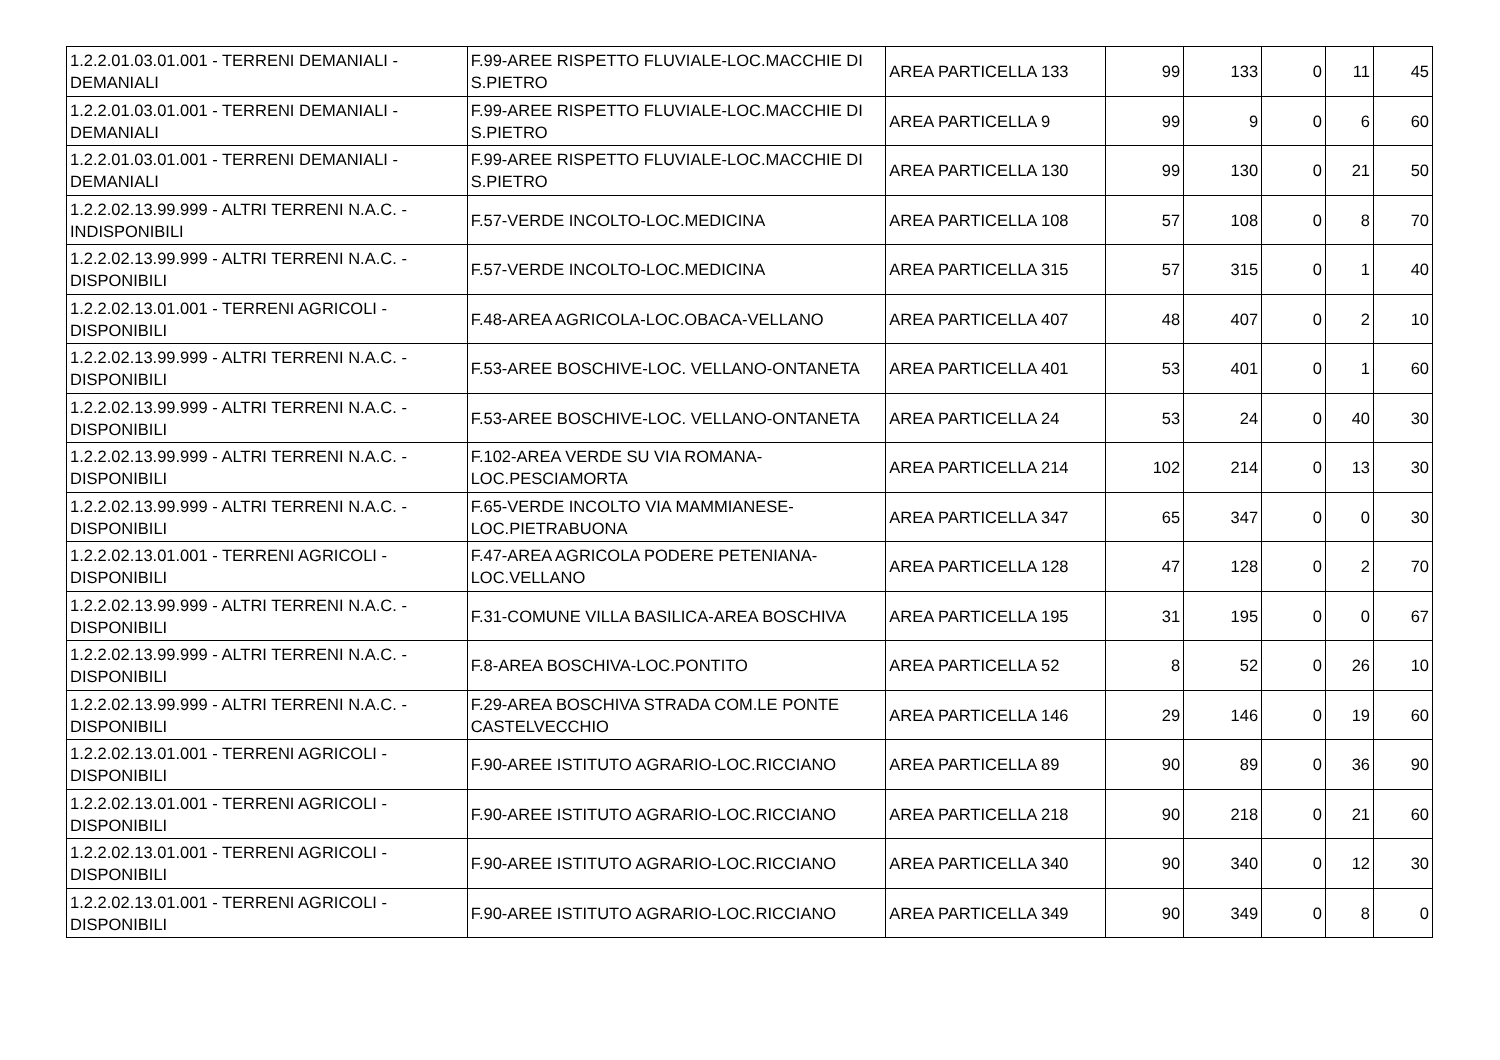| 1.2.2.01.03.01.001 - TERRENI DEMANIALI - DEMANIALI | F.99-AREE RISPETTO FLUVIALE-LOC.MACCHIE DI S.PIETRO | AREA PARTICELLA 133 | 99 | 133 | 0 | 11 | 45 |
| 1.2.2.01.03.01.001 - TERRENI DEMANIALI - DEMANIALI | F.99-AREE RISPETTO FLUVIALE-LOC.MACCHIE DI S.PIETRO | AREA PARTICELLA 9 | 99 | 9 | 0 | 6 | 60 |
| 1.2.2.01.03.01.001 - TERRENI DEMANIALI - DEMANIALI | F.99-AREE RISPETTO FLUVIALE-LOC.MACCHIE DI S.PIETRO | AREA PARTICELLA 130 | 99 | 130 | 0 | 21 | 50 |
| 1.2.2.02.13.99.999 - ALTRI TERRENI N.A.C. - INDISPONIBILI | F.57-VERDE INCOLTO-LOC.MEDICINA | AREA PARTICELLA 108 | 57 | 108 | 0 | 8 | 70 |
| 1.2.2.02.13.99.999 - ALTRI TERRENI N.A.C. - DISPONIBILI | F.57-VERDE INCOLTO-LOC.MEDICINA | AREA PARTICELLA 315 | 57 | 315 | 0 | 1 | 40 |
| 1.2.2.02.13.01.001 - TERRENI AGRICOLI - DISPONIBILI | F.48-AREA AGRICOLA-LOC.OBACA-VELLANO | AREA PARTICELLA 407 | 48 | 407 | 0 | 2 | 10 |
| 1.2.2.02.13.99.999 - ALTRI TERRENI N.A.C. - DISPONIBILI | F.53-AREE BOSCHIVE-LOC. VELLANO-ONTANETA | AREA PARTICELLA 401 | 53 | 401 | 0 | 1 | 60 |
| 1.2.2.02.13.99.999 - ALTRI TERRENI N.A.C. - DISPONIBILI | F.53-AREE BOSCHIVE-LOC. VELLANO-ONTANETA | AREA PARTICELLA 24 | 53 | 24 | 0 | 40 | 30 |
| 1.2.2.02.13.99.999 - ALTRI TERRENI N.A.C. - DISPONIBILI | F.102-AREA VERDE SU VIA ROMANA-LOC.PESCIAMORTA | AREA PARTICELLA 214 | 102 | 214 | 0 | 13 | 30 |
| 1.2.2.02.13.99.999 - ALTRI TERRENI N.A.C. - DISPONIBILI | F.65-VERDE INCOLTO VIA MAMMIANESE-LOC.PIETRABUONA | AREA PARTICELLA 347 | 65 | 347 | 0 | 0 | 30 |
| 1.2.2.02.13.01.001 - TERRENI AGRICOLI - DISPONIBILI | F.47-AREA AGRICOLA PODERE PETENIANA-LOC.VELLANO | AREA PARTICELLA 128 | 47 | 128 | 0 | 2 | 70 |
| 1.2.2.02.13.99.999 - ALTRI TERRENI N.A.C. - DISPONIBILI | F.31-COMUNE VILLA BASILICA-AREA BOSCHIVA | AREA PARTICELLA 195 | 31 | 195 | 0 | 0 | 67 |
| 1.2.2.02.13.99.999 - ALTRI TERRENI N.A.C. - DISPONIBILI | F.8-AREA BOSCHIVA-LOC.PONTITO | AREA PARTICELLA 52 | 8 | 52 | 0 | 26 | 10 |
| 1.2.2.02.13.99.999 - ALTRI TERRENI N.A.C. - DISPONIBILI | F.29-AREA BOSCHIVA STRADA COM.LE PONTE CASTELVECCHIO | AREA PARTICELLA 146 | 29 | 146 | 0 | 19 | 60 |
| 1.2.2.02.13.01.001 - TERRENI AGRICOLI - DISPONIBILI | F.90-AREE ISTITUTO AGRARIO-LOC.RICCIANO | AREA PARTICELLA 89 | 90 | 89 | 0 | 36 | 90 |
| 1.2.2.02.13.01.001 - TERRENI AGRICOLI - DISPONIBILI | F.90-AREE ISTITUTO AGRARIO-LOC.RICCIANO | AREA PARTICELLA 218 | 90 | 218 | 0 | 21 | 60 |
| 1.2.2.02.13.01.001 - TERRENI AGRICOLI - DISPONIBILI | F.90-AREE ISTITUTO AGRARIO-LOC.RICCIANO | AREA PARTICELLA 340 | 90 | 340 | 0 | 12 | 30 |
| 1.2.2.02.13.01.001 - TERRENI AGRICOLI - DISPONIBILI | F.90-AREE ISTITUTO AGRARIO-LOC.RICCIANO | AREA PARTICELLA 349 | 90 | 349 | 0 | 8 | 0 |